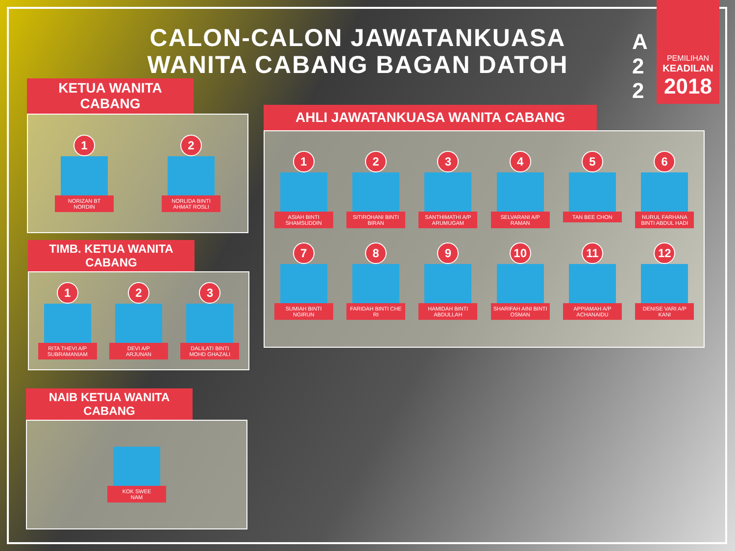CALON-CALON JAWATANKUASA
WANITA CABANG BAGAN DATOH
A22
PEMILIHAN
KEADILAN
2018
KETUA WANITA
CABANG
1
NORIZAN BT
NORDIN
2
NORLIDA BINTI
AHMAT ROSLI
TIMB. KETUA WANITA
CABANG
1
RITA THEVI A/P
SUBRAMANIAM
2
DEVI A/P
ARJUNAN
3
DALILATI BINTI
MOHD GHAZALI
NAIB KETUA WANITA
CABANG
KOK SWEE
NAM
AHLI JAWATANKUASA WANITA CABANG
1
ASIAH BINTI SHAMSUDDIN
2
SITIROHANI BINTI BIRAN
3
SANTHIMATHI A/P ARUMUGAM
4
SELVARANI A/P RAMAN
5
TAN BEE CHON
6
NURUL FARHANA BINTI ABDUL HADI
7
SUMIAH BINTI NGIRUN
8
FARIDAH BINTI CHE RI
9
HAMIDAH BINTI ABDULLAH
10
SHARIFAH AINI BINTI OSMAN
11
APPIAMAH A/P ACHANAIDU
12
DENISE VARI A/P KANI